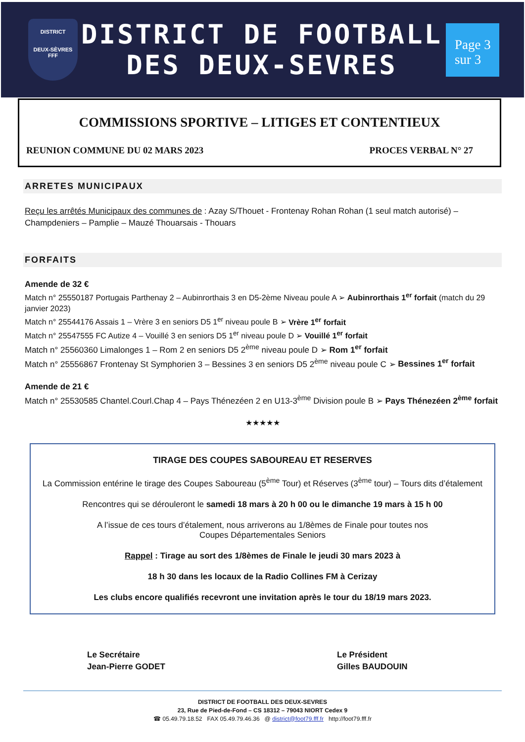DISTRICT
DEUX-SÈVRES
FFF
DISTRICT DE FOOTBALL
DES DEUX-SEVRES
Page 3
sur 3
COMMISSIONS SPORTIVE – LITIGES ET CONTENTIEUX
REUNION COMMUNE DU 02 MARS 2023 PROCES VERBAL N° 27
ARRETES MUNICIPAUX
Reçu les arrêtés Municipaux des communes de : Azay S/Thouet - Frontenay Rohan Rohan (1 seul match autorisé) – Champdeniers – Pamplie – Mauzé Thouarsais - Thouars
FORFAITS
Amende de 32 €
Match n° 25550187 Portugais Parthenay 2 – Aubinrorthais 3 en D5-2ème Niveau poule A ➢ Aubinrorthais 1<sup>er</sup> forfait (match du 29 janvier 2023)
Match n° 25544176 Assais 1 – Vrère 3 en seniors D5 1<sup>er</sup> niveau poule B ➢ Vrère 1<sup>er</sup> forfait
Match n° 25547555 FC Autize 4 – Vouillé 3 en seniors D5 1<sup>er</sup> niveau poule D ➢ Vouillé 1<sup>er</sup> forfait
Match n° 25560360 Limalonges 1 – Rom 2 en seniors D5 2<sup>ème</sup> niveau poule D ➢ Rom 1<sup>er</sup> forfait
Match n° 25556867 Frontenay St Symphorien 3 – Bessines 3 en seniors D5 2<sup>ème</sup> niveau poule C ➢ Bessines 1<sup>er</sup> forfait
Amende de 21 €
Match n° 25530585 Chantel.Courl.Chap 4 – Pays Thénezéen 2 en U13-3<sup>ème</sup> Division poule B ➢ Pays Thénezéen 2<sup>ème</sup> forfait
★★★★★
TIRAGE DES COUPES SABOUREAU ET RESERVES
La Commission entérine le tirage des Coupes Saboureau (5<sup>ème</sup> Tour) et Réserves (3<sup>ème</sup> tour) – Tours dits d’étalement
Rencontres qui se dérouleront le samedi 18 mars à 20 h 00 ou le dimanche 19 mars à 15 h 00
A l’issue de ces tours d’étalement, nous arriverons au 1/8èmes de Finale pour toutes nos
Coupes Départementales Seniors
Rappel : Tirage au sort des 1/8èmes de Finale le jeudi 30 mars 2023 à
18 h 30 dans les locaux de la Radio Collines FM à Cerizay
Les clubs encore qualifiés recevront une invitation après le tour du 18/19 mars 2023.
Le Secrétaire
Jean-Pierre GODET
Le Président
Gilles BAUDOUIN
DISTRICT DE FOOTBALL DES DEUX-SEVRES
23, Rue de Pied-de-Fond – CS 18312 – 79043 NIORT Cedex 9
☎ 05.49.79.18.52 FAX 05.49.79.46.36 @ district@foot79.fff.fr http://foot79.fff.fr